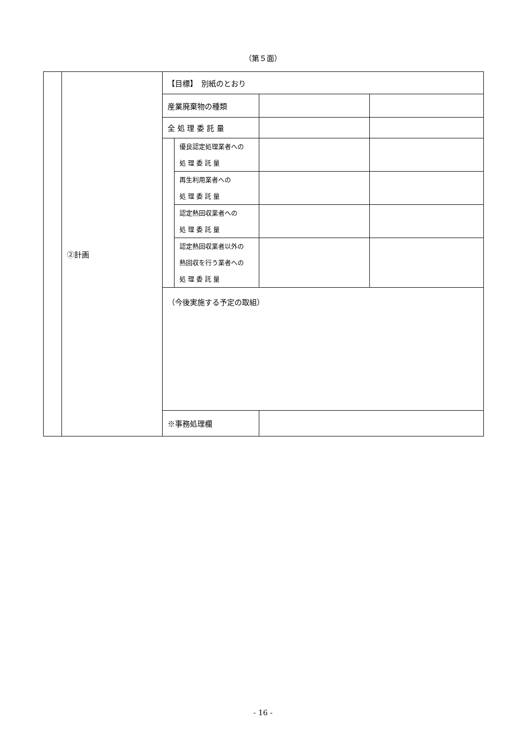（第５面）
| | ②計画 | 【目標】 別紙のとおり | | | |
| | | 産業廃棄物の種類 | | | |
| | | 全 処 理 委 託 量 | | | |
| | | | 優良認定処理業者への 処 理 委 託 量 | | |
| | | | 再生利用業者への 処 理 委 託 量 | | |
| | | | 認定熱回収業者への 処 理 委 託 量 | | |
| | | | 認定熱回収業者以外の 熱回収を行う業者への 処 理 委 託 量 | | |
| | | （今後実施する予定の取組） | | | |
| | | ※事務処理欄 | | | |
- 16 -